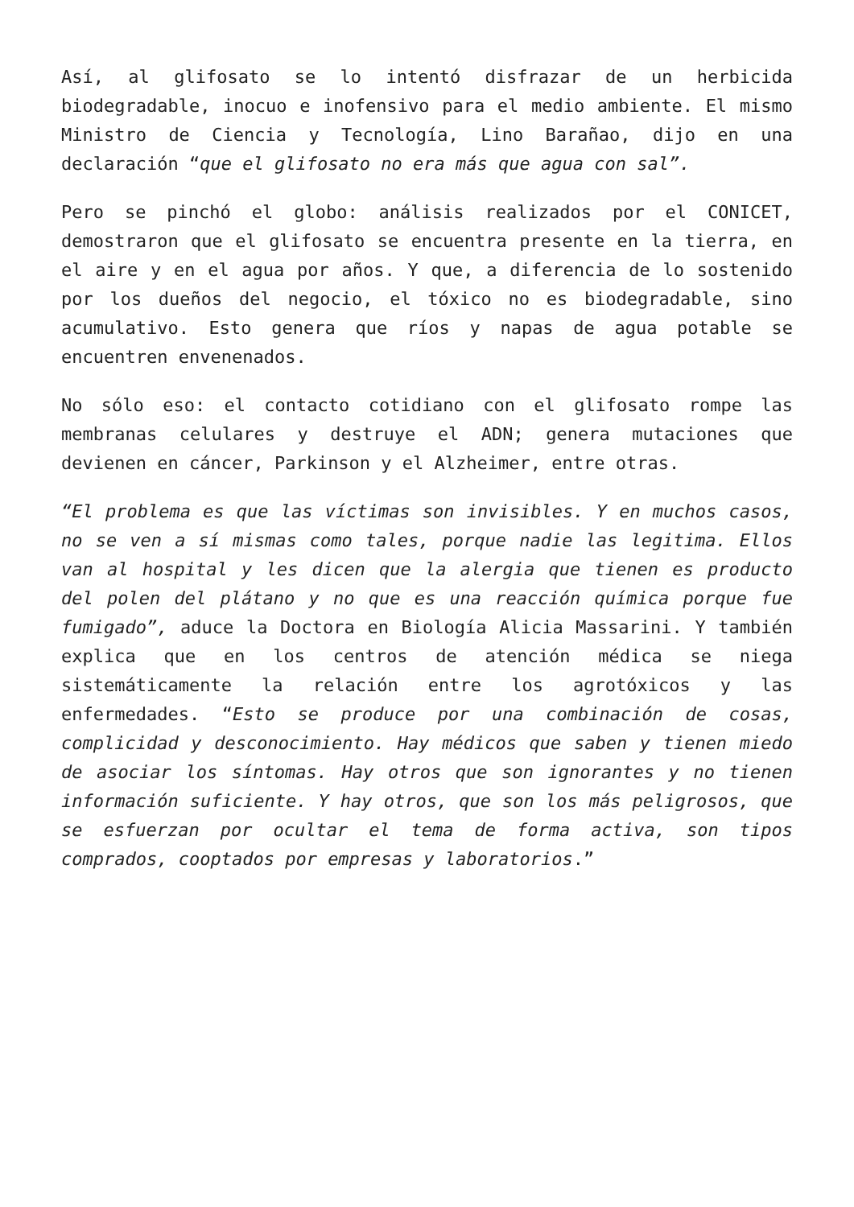Así, al glifosato se lo intentó disfrazar de un herbicida biodegradable, inocuo e inofensivo para el medio ambiente. El mismo Ministro de Ciencia y Tecnología, Lino Barañao, dijo en una declaración “que el glifosato no era más que agua con sal”.
Pero se pinchó el globo: análisis realizados por el CONICET, demostraron que el glifosato se encuentra presente en la tierra, en el aire y en el agua por años. Y que, a diferencia de lo sostenido por los dueños del negocio, el tóxico no es biodegradable, sino acumulativo. Esto genera que ríos y napas de agua potable se encuentren envenenados.
No sólo eso: el contacto cotidiano con el glifosato rompe las membranas celulares y destruye el ADN; genera mutaciones que devienen en cáncer, Parkinson y el Alzheimer, entre otras.
“El problema es que las víctimas son invisibles. Y en muchos casos, no se ven a sí mismas como tales, porque nadie las legitima. Ellos van al hospital y les dicen que la alergia que tienen es producto del polen del plátano y no que es una reacción química porque fue fumigado”, aduce la Doctora en Biología Alicia Massarini. Y también explica que en los centros de atención médica se niega sistemáticamente la relación entre los agrotóxicos y las enfermedades. “Esto se produce por una combinación de cosas, complicidad y desconocimiento. Hay médicos que saben y tienen miedo de asociar los síntomas. Hay otros que son ignorantes y no tienen información suficiente. Y hay otros, que son los más peligrosos, que se esfuerzan por ocultar el tema de forma activa, son tipos comprados, cooptados por empresas y laboratorios.”